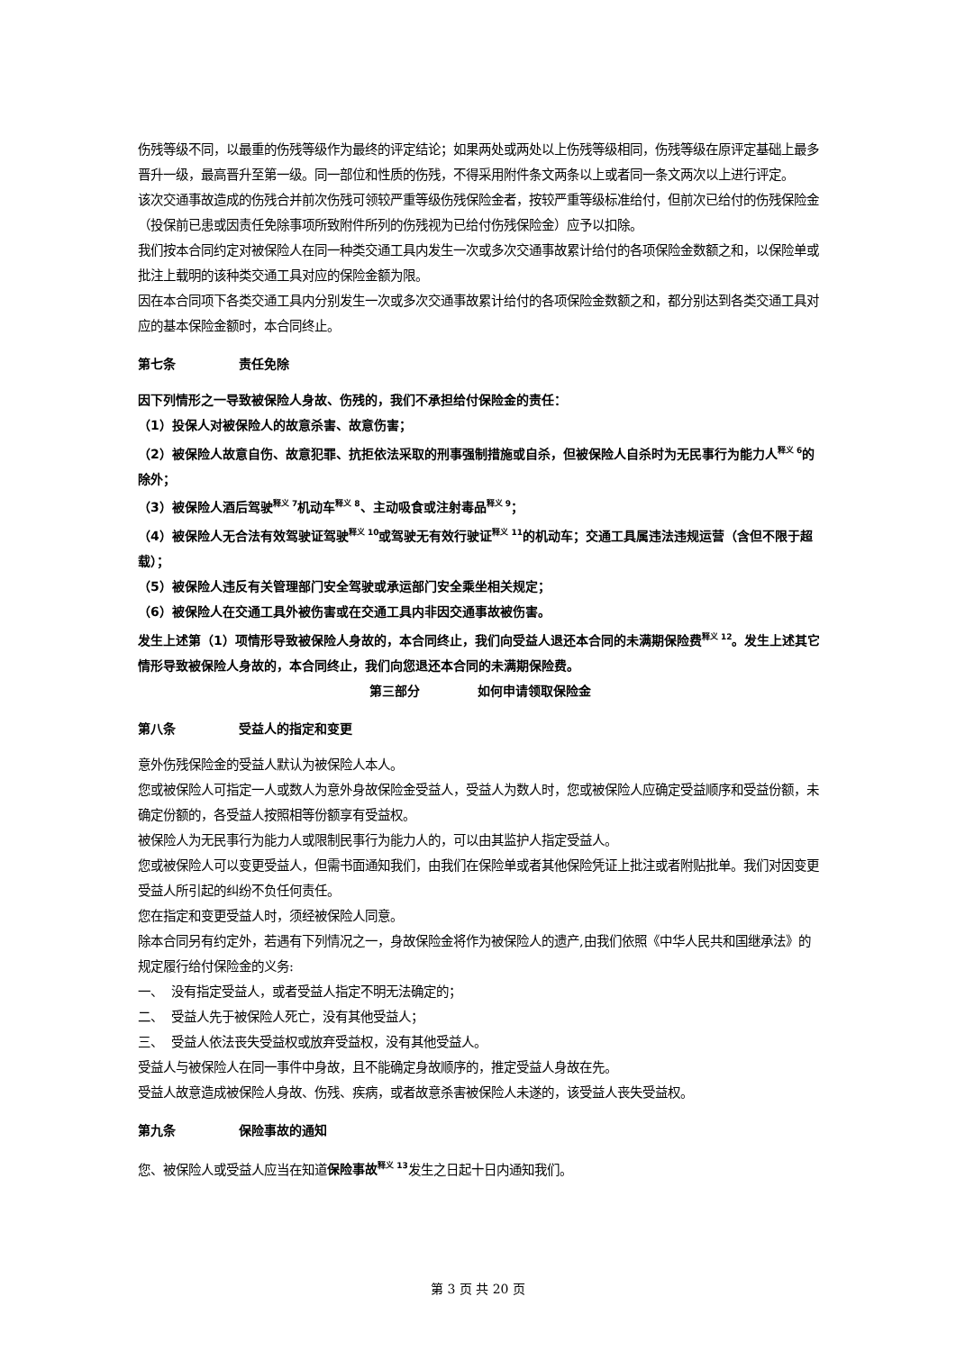伤残等级不同，以最重的伤残等级作为最终的评定结论；如果两处或两处以上伤残等级相同，伤残等级在原评定基础上最多晋升一级，最高晋升至第一级。同一部位和性质的伤残，不得采用附件条文两条以上或者同一条文两次以上进行评定。
该次交通事故造成的伤残合并前次伤残可领较严重等级伤残保险金者，按较严重等级标准给付，但前次已给付的伤残保险金（投保前已患或因责任免除事项所致附件所列的伤残视为已给付伤残保险金）应予以扣除。
我们按本合同约定对被保险人在同一种类交通工具内发生一次或多次交通事故累计给付的各项保险金数额之和，以保险单或批注上载明的该种类交通工具对应的保险金额为限。
因在本合同项下各类交通工具内分别发生一次或多次交通事故累计给付的各项保险金数额之和，都分别达到各类交通工具对应的基本保险金额时，本合同终止。
第七条 责任免除
因下列情形之一导致被保险人身故、伤残的，我们不承担给付保险金的责任：
（1）投保人对被保险人的故意杀害、故意伤害；
（2）被保险人故意自伤、故意犯罪、抗拒依法采取的刑事强制措施或自杀，但被保险人自杀时为无民事行为能力人<sup>释义 6</sup>的除外；
（3）被保险人酒后驾驶<sup>释义 7</sup>机动车<sup>释义 8</sup>、主动吸食或注射毒品<sup>释义 9</sup>；
（4）被保险人无合法有效驾驶证驾驶<sup>释义 10</sup>或驾驶无有效行驶证<sup>释义 11</sup>的机动车；交通工具属违法违规运营（含但不限于超载）；
（5）被保险人违反有关管理部门安全驾驶或承运部门安全乘坐相关规定；
（6）被保险人在交通工具外被伤害或在交通工具内非因交通事故被伤害。
发生上述第（1）项情形导致被保险人身故的，本合同终止，我们向受益人退还本合同的未满期保险费<sup>释义 12</sup>。发生上述其它情形导致被保险人身故的，本合同终止，我们向您退还本合同的未满期保险费。
第三部分 如何申请领取保险金
第八条 受益人的指定和变更
意外伤残保险金的受益人默认为被保险人本人。
您或被保险人可指定一人或数人为意外身故保险金受益人，受益人为数人时，您或被保险人应确定受益顺序和受益份额，未确定份额的，各受益人按照相等份额享有受益权。
被保险人为无民事行为能力人或限制民事行为能力人的，可以由其监护人指定受益人。
您或被保险人可以变更受益人，但需书面通知我们，由我们在保险单或者其他保险凭证上批注或者附贴批单。我们对因变更受益人所引起的纠纷不负任何责任。
您在指定和变更受益人时，须经被保险人同意。
除本合同另有约定外，若遇有下列情况之一，身故保险金将作为被保险人的遗产,由我们依照《中华人民共和国继承法》的规定履行给付保险金的义务:
一、 没有指定受益人，或者受益人指定不明无法确定的；
二、 受益人先于被保险人死亡，没有其他受益人；
三、 受益人依法丧失受益权或放弃受益权，没有其他受益人。
受益人与被保险人在同一事件中身故，且不能确定身故顺序的，推定受益人身故在先。
受益人故意造成被保险人身故、伤残、疾病，或者故意杀害被保险人未遂的，该受益人丧失受益权。
第九条 保险事故的通知
您、被保险人或受益人应当在知道保险事故<sup>释义 13</sup>发生之日起十日内通知我们。
第 3 页 共 20 页